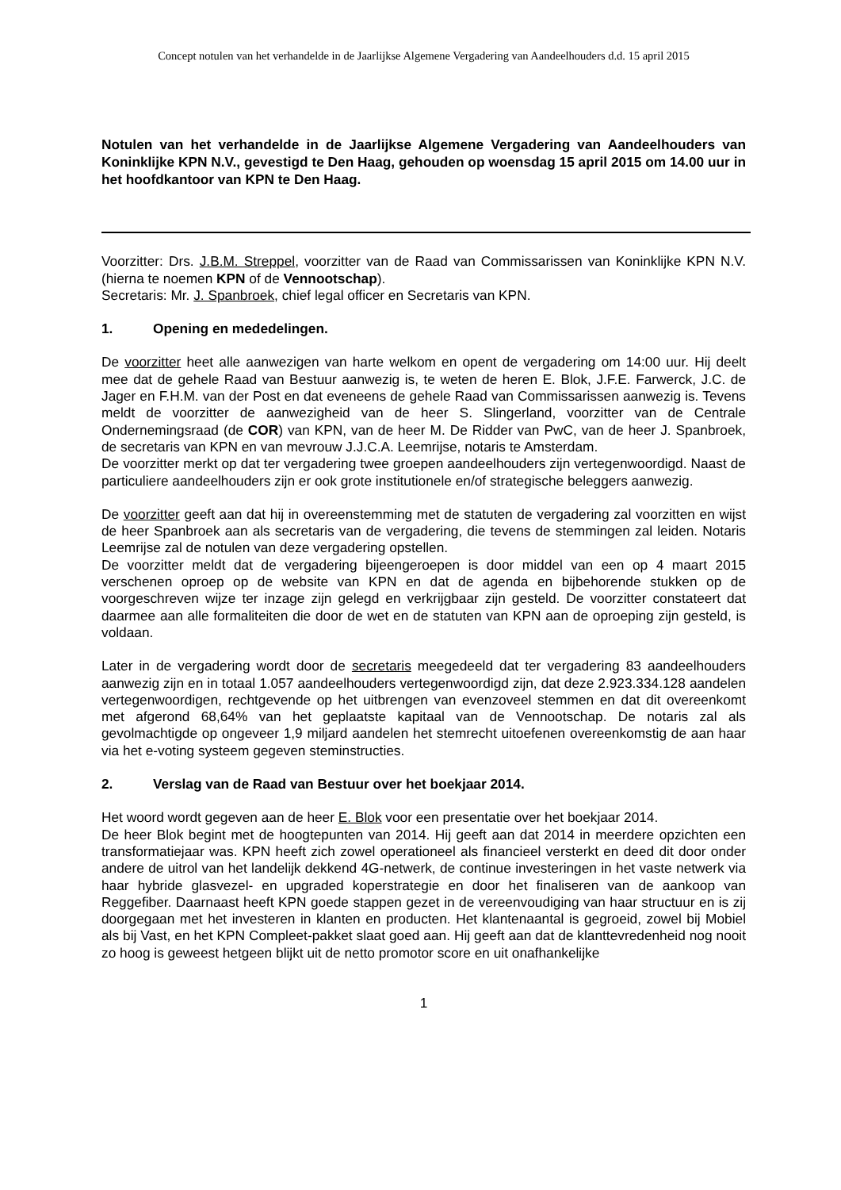Concept notulen van het verhandelde in de Jaarlijkse Algemene Vergadering van Aandeelhouders d.d. 15 april 2015
Notulen van het verhandelde in de Jaarlijkse Algemene Vergadering van Aandeelhouders van Koninklijke KPN N.V., gevestigd te Den Haag, gehouden op woensdag 15 april 2015 om 14.00 uur in het hoofdkantoor van KPN te Den Haag.
Voorzitter: Drs. J.B.M. Streppel, voorzitter van de Raad van Commissarissen van Koninklijke KPN N.V. (hierna te noemen KPN of de Vennootschap).
Secretaris: Mr. J. Spanbroek, chief legal officer en Secretaris van KPN.
1. Opening en mededelingen.
De voorzitter heet alle aanwezigen van harte welkom en opent de vergadering om 14:00 uur. Hij deelt mee dat de gehele Raad van Bestuur aanwezig is, te weten de heren E. Blok, J.F.E. Farwerck, J.C. de Jager en F.H.M. van der Post en dat eveneens de gehele Raad van Commissarissen aanwezig is. Tevens meldt de voorzitter de aanwezigheid van de heer S. Slingerland, voorzitter van de Centrale Ondernemingsraad (de COR) van KPN, van de heer M. De Ridder van PwC, van de heer J. Spanbroek, de secretaris van KPN en van mevrouw J.J.C.A. Leemrijse, notaris te Amsterdam.
De voorzitter merkt op dat ter vergadering twee groepen aandeelhouders zijn vertegenwoordigd. Naast de particuliere aandeelhouders zijn er ook grote institutionele en/of strategische beleggers aanwezig.
De voorzitter geeft aan dat hij in overeenstemming met de statuten de vergadering zal voorzitten en wijst de heer Spanbroek aan als secretaris van de vergadering, die tevens de stemmingen zal leiden. Notaris Leemrijse zal de notulen van deze vergadering opstellen.
De voorzitter meldt dat de vergadering bijeengeroepen is door middel van een op 4 maart 2015 verschenen oproep op de website van KPN en dat de agenda en bijbehorende stukken op de voorgeschreven wijze ter inzage zijn gelegd en verkrijgbaar zijn gesteld. De voorzitter constateert dat daarmee aan alle formaliteiten die door de wet en de statuten van KPN aan de oproeping zijn gesteld, is voldaan.
Later in de vergadering wordt door de secretaris meegedeeld dat ter vergadering 83 aandeelhouders aanwezig zijn en in totaal 1.057 aandeelhouders vertegenwoordigd zijn, dat deze 2.923.334.128 aandelen vertegenwoordigen, rechtgevende op het uitbrengen van evenzoveel stemmen en dat dit overeenkomt met afgerond 68,64% van het geplaatste kapitaal van de Vennootschap. De notaris zal als gevolmachtigde op ongeveer 1,9 miljard aandelen het stemrecht uitoefenen overeenkomstig de aan haar via het e-voting systeem gegeven steminstructies.
2. Verslag van de Raad van Bestuur over het boekjaar 2014.
Het woord wordt gegeven aan de heer E. Blok voor een presentatie over het boekjaar 2014.
De heer Blok begint met de hoogtepunten van 2014. Hij geeft aan dat 2014 in meerdere opzichten een transformatiejaar was. KPN heeft zich zowel operationeel als financieel versterkt en deed dit door onder andere de uitrol van het landelijk dekkend 4G-netwerk, de continue investeringen in het vaste netwerk via haar hybride glasvezel- en upgraded koperstrategie en door het finaliseren van de aankoop van Reggefiber. Daarnaast heeft KPN goede stappen gezet in de vereenvoudiging van haar structuur en is zij doorgegaan met het investeren in klanten en producten. Het klantenaantal is gegroeid, zowel bij Mobiel als bij Vast, en het KPN Compleet-pakket slaat goed aan. Hij geeft aan dat de klanttevredenheid nog nooit zo hoog is geweest hetgeen blijkt uit de netto promotor score en uit onafhankelijke
1